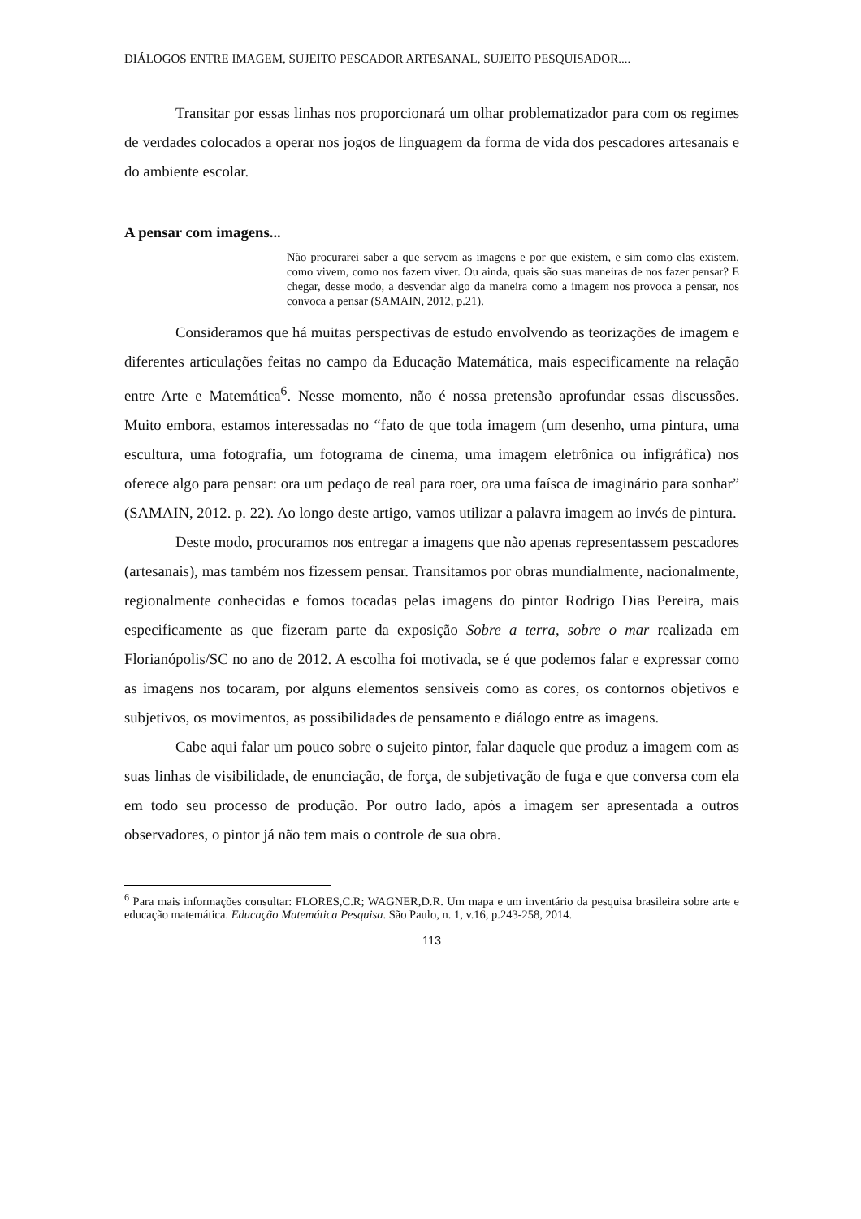DIÁLOGOS ENTRE IMAGEM, SUJEITO PESCADOR ARTESANAL, SUJEITO PESQUISADOR....
Transitar por essas linhas nos proporcionará um olhar problematizador para com os regimes de verdades colocados a operar nos jogos de linguagem da forma de vida dos pescadores artesanais e do ambiente escolar.
A pensar com imagens...
Não procurarei saber a que servem as imagens e por que existem, e sim como elas existem, como vivem, como nos fazem viver. Ou ainda, quais são suas maneiras de nos fazer pensar? E chegar, desse modo, a desvendar algo da maneira como a imagem nos provoca a pensar, nos convoca a pensar (SAMAIN, 2012, p.21).
Consideramos que há muitas perspectivas de estudo envolvendo as teorizações de imagem e diferentes articulações feitas no campo da Educação Matemática, mais especificamente na relação entre Arte e Matemática<sup>6</sup>. Nesse momento, não é nossa pretensão aprofundar essas discussões. Muito embora, estamos interessadas no “fato de que toda imagem (um desenho, uma pintura, uma escultura, uma fotografia, um fotograma de cinema, uma imagem eletrônica ou infigráfica) nos oferece algo para pensar: ora um pedaço de real para roer, ora uma faísca de imaginário para sonhar” (SAMAIN, 2012. p. 22). Ao longo deste artigo, vamos utilizar a palavra imagem ao invés de pintura.
Deste modo, procuramos nos entregar a imagens que não apenas representassem pescadores (artesanais), mas também nos fizessem pensar. Transitamos por obras mundialmente, nacionalmente, regionalmente conhecidas e fomos tocadas pelas imagens do pintor Rodrigo Dias Pereira, mais especificamente as que fizeram parte da exposição Sobre a terra, sobre o mar realizada em Florianópolis/SC no ano de 2012. A escolha foi motivada, se é que podemos falar e expressar como as imagens nos tocaram, por alguns elementos sensíveis como as cores, os contornos objetivos e subjetivos, os movimentos, as possibilidades de pensamento e diálogo entre as imagens.
Cabe aqui falar um pouco sobre o sujeito pintor, falar daquele que produz a imagem com as suas linhas de visibilidade, de enunciação, de força, de subjetivação de fuga e que conversa com ela em todo seu processo de produção. Por outro lado, após a imagem ser apresentada a outros observadores, o pintor já não tem mais o controle de sua obra.
<sup>6</sup> Para mais informações consultar: FLORES,C.R; WAGNER,D.R. Um mapa e um inventário da pesquisa brasileira sobre arte e educação matemática. Educação Matemática Pesquisa. São Paulo, n. 1, v.16, p.243-258, 2014.
113